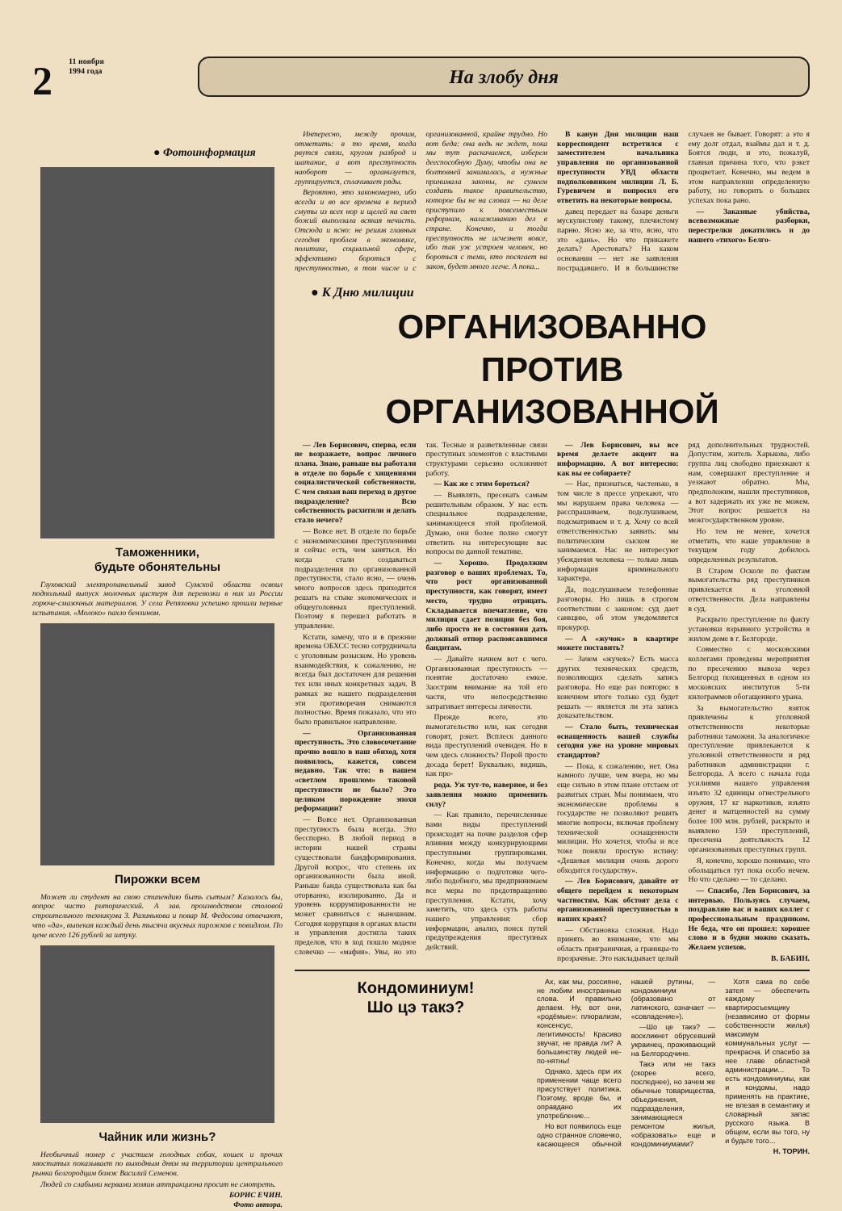2
11 ноября
1994 года
На злобу дня
● Фотоинформация
Таможенники,
будьте обонятельны
Глуховский электропанельный завод Сумской области освоил подпольный выпуск молочных цистерн для перевозки в них из России горюче-смазочных материалов. У села Репяховка успешно прошли первые испытания. «Молоко» пахло бензином.
Пирожки всем
Может ли студент на свою стипендию быть сытым? Казалось бы, вопрос чисто риторический. А зав. производством столовой строительного техникума З. Разинькова и повар М. Федосова отвечают, что «да», выпекая каждый день тысячи вкусных пирожков с повидлом. По цене всего 126 рублей за штуку.
Чайник или жизнь?
Необычный номер с участием голодных собак, кошек и прочих хвостатых показывает по выходным дням на территории центрального рынка белгородцам бомж Василий Семенов.
Людей со слабыми нервами хозяин аттракциона просит не смотреть.
БОРИС ЕЧИН.
Фото автора.
Интересно, между прочим, отметить: в то время, когда рвутся связи, кругом разброд и шатание, а вот преступность наоборот — организуется, группируется, сплачивает ряды.
Вероятно, это закономерно, ибо всегда и во все времена в период смуты из всех нор и щелей на свет божий выползала всякая нечисть. Отсюда и ясно: не решив главных сегодня проблем в экономике, политике, социальной сфере, эффективно бороться с преступностью, в том числе и с организованной, крайне трудно. Но вот беда: она ведь не ждет, пока мы тут раскачаемся, изберем дееспособную Думу, чтобы она не болтовней занималась, а нужные принимала законы, не сумеем создать такое правительство, которое бы не на словах — на деле приступило к повсеместным реформам, налаживанию дел в стране. Конечно, и тогда преступность не исчезнет вовсе, ибо так уж устроен человек, но бороться с теми, кто посягает на закон, будет много легче. А пока...
В канун Дня милиции наш корреспондент встретился с заместителем начальника управления по организованной преступности УВД области подполковником милиции Л. Б. Гуревичем и попросил его ответить на некоторые вопросы.
давец передает на базаре деньги мускулистому такому, плечистому парню. Ясно же, за что, ясно, что это «дань». Но что прикажете делать? Арестовать? На каком основании — нет же заявления пострадавшего. И в большинстве случаев не бывает. Говорят: а это я ему долг отдал, взаймы дал и т. д. Боятся люди, и это, пожалуй, главная причина того, что рэкет процветает. Конечно, мы ведем в этом направлении определенную работу, но говорить о больших успехах пока рано.
— Заказные убийства, всевозможные разборки, перестрелки докатились и до нашего «тихого» Белго-
● К Дню милиции
ОРГАНИЗОВАННО
ПРОТИВ
ОРГАНИЗОВАННОЙ
— Лев Борисович, сперва, если не возражаете, вопрос личного плана. Знаю, раньше вы работали в отделе по борьбе с хищениями социалистической собственности. С чем связан ваш переход в другое подразделение? Всю собственность расхитили и делать стало нечего?
— Вовсе нет. В отделе по борьбе с экономическими преступлениями и сейчас есть, чем заняться. Но когда стали создаваться подразделения по организованной преступности, стало ясно, — очень много вопросов здесь приходится решать на стыке экономических и общеуголовных преступлений. Поэтому я перешел работать в управление.
Кстати, замечу, что и в прежние времена ОБХСС тесно сотрудничала с уголовным розыском. Но уровень взаимодействия, к сожалению, не всегда был достаточен для решения тех или иных конкретных задач. В рамках же нашего подразделения эти противоречия снимаются полностью. Время показало, что это было правильное направление.
— Организованная преступность. Это словосочетание прочно вошло в наш обиход, хотя появилось, кажется, совсем недавно. Так что: в нашем «светлом прошлом» таковой преступности не было? Это целиком порождение эпохи реформации?
— Вовсе нет. Организованная преступность была всегда. Это бесспорно. В любой период в истории нашей страны существовали бандформирования. Другой вопрос, что степень их организованности была иной. Раньше банда существовала как бы оторванно, изолированно. Да и уровень коррумпированности не может сравниться с нынешним. Сегодня коррупция в органах власти и управления достигла таких пределов, что в ход пошло модное словечко — «мафия». Увы, но это так. Тесные и разветвленные связи преступных элементов с властными структурами серьезно осложняют работу.
— Как же с этим бороться?
— Выявлять, пресекать самым решительным образом. У нас есть специальное подразделение, занимающееся этой проблемой. Думаю, они более полно смогут ответить на интересующие вас вопросы по данной тематике.
— Хорошо. Продолжим разговор о ваших проблемах. То, что рост организованной преступности, как говорят, имеет место, трудно отрицать. Складывается впечатление, что милиция сдает позиции без боя, либо просто не в состоянии дать должный отпор распоясавшимся бандитам.
— Давайте начнем вот с чего. Организованная преступность — понятие достаточно емкое. Заострим внимание на той его части, что непосредственно затрагивает интересы личности.
Прежде всего, это вымогательство или, как сегодня говорят, рэкет. Всплеск данного вида преступлений очевиден. Но в чем здесь сложность? Порой просто досада берет! Буквально, видишь, как про-
рода. Уж тут-то, наверное, и без заявления можно применить силу?
— Как правило, перечисленные вами виды преступлений происходят на почве разделов сфер влияния между конкурирующими преступными группировками. Конечно, когда мы получаем информацию о подготовке чего-либо подобного, мы предпринимаем все меры по предотвращению преступления. Кстати, хочу заметить, что здесь суть работы нашего управления: сбор информации, анализ, поиск путей предупреждения преступных действий.
— Лев Борисович, вы все время делаете акцент на информацию. А вот интересно: как вы ее собираете?
— Нас, признаться, частенько, в том числе в прессе упрекают, что мы нарушаем права человека — расспрашиваем, подслушиваем, подсматриваем и т. д. Хочу со всей ответственностью заявить: мы политическим сыском не занимаемся. Нас не интересуют убеждения человека — только лишь информация криминального характера.
Да, подслушиваем телефонные разговоры. Но лишь в строгом соответствии с законом: суд дает санкцию, об этом уведомляется прокурор.
— А «жучок» в квартире можете поставить?
— Зачем «жучок»? Есть масса других технических средств, позволяющих сделать запись разговора. Но еще раз повторю: в конечном итоге только суд будет решать — является ли эта запись доказательством.
— Стало быть, техническая оснащенность вашей службы сегодня уже на уровне мировых стандартов?
— Пока, к сожалению, нет. Она намного лучше, чем вчера, но мы еще сильно в этом плане отстаем от развитых стран. Мы понимаем, что экономические проблемы в государстве не позволяют решить многие вопросы, включая проблему технической оснащенности милиции. Но хочется, чтобы и все тоже поняли простую истину: «Дешевая милиция очень дорого обходится государству».
— Лев Борисович, давайте от общего перейдем к некоторым частностям. Как обстоят дела с организованной преступностью в наших краях?
— Обстановка сложная. Надо принять во внимание, что мы область приграничная, а границы-то прозрачные. Это накладывает целый ряд дополнительных трудностей. Допустим, житель Харькова, либо группа лиц свободно приезжают к нам, совершают преступление и уезжают обратно. Мы, предположим, нашли преступников, а вот задержать их уже не можем. Этот вопрос решается на межгосударственном уровне.
Но тем не менее, хочется отметить, что наше управление в текущем году добилось определенных результатов.
В Старом Осколе по фактам вымогательства ряд преступников привлекается к уголовной ответственности. Дела направлены в суд.
Раскрыто преступление по факту установки взрывного устройства в жилом доме в г. Белгороде.
Совместно с московскими коллегами проведены мероприятия по пресечению вывоза через Белгород похищенных в одном из московских институтов 5-ти килограммов обогащенного урана.
За вымогательство взяток привлечены к уголовной ответственности некоторые работники таможни. За аналогичное преступление привлекаются к уголовной ответственности и ряд работников администрации г. Белгорода. А всего с начала года усилиями нашего управления изъято 32 единицы огнестрельного оружия, 17 кг наркотиков, изъято денег и матценностей на сумму более 100 млн. рублей, раскрыто и выявлено 159 преступлений, пресечена деятельность 12 организованных преступных групп.
Я, конечно, хорошо понимаю, что обольщаться тут пока особо нечем. Но что сделано — то сделано.
— Спасибо, Лев Борисович, за интервью. Пользуясь случаем, поздравляю вас и ваших коллег с профессиональным праздником. Не беда, что он прошел: хорошее слово и в будни можно сказать. Желаем успехов.
В. БАБИН.
Кондоминиум!
Шо цэ такэ?
Ах, как мы, россияне, не любим иностранные слова. И правильно делаем. Ну, вот они, «родёмые»: плюрализм, консенсус, легитимность! Красиво звучат, не правда ли? А большинству людей не-по-нятны!
Однако, здесь при их применении чаще всего присутствует политика. Поэтому, вроде бы, и оправдано их употребление...
Но вот появилось еще одно странное словечко, касающееся обычной нашей рутины, — кондоминиум (образовано от латинского, означает — «совладение»).
—Шо це такэ? — воскликнет обрусевший украинец, проживающий на Белгородчине.
Такэ или не такэ (скорее всего, последнее), но зачем же обычные товарищества, объединения, подразделения, занимающиеся ремонтом жилья, «образовать» еще и кондоминиумами?
Хотя сама по себе затея — обеспечить каждому квартиросъемщику (независимо от формы собственности жилья) максимум коммунальных услуг — прекрасна. И спасибо за нее главе областной администрации... То есть кондоминиумы, как и кондомы, надо применять на практике, не влезая в семантику и словарный запас русского языка. В общем, если вы того, ну и будьте того...
Н. ТОРИН.